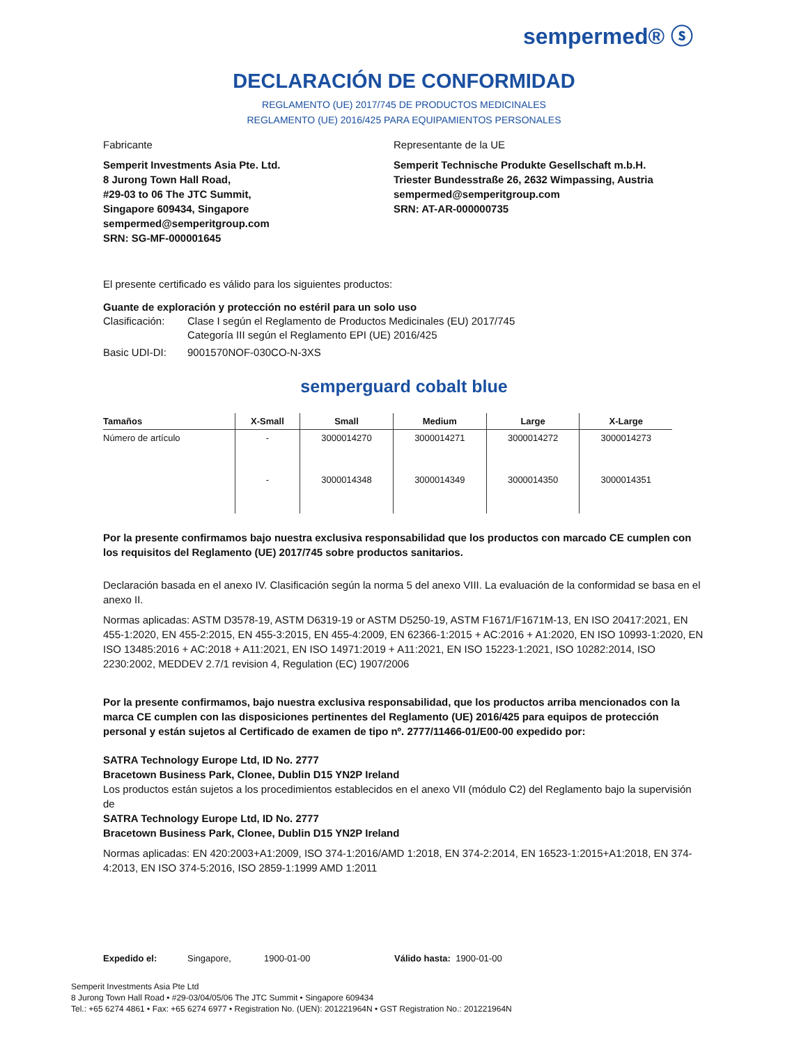sempermed® ⓢ
DECLARACIÓN DE CONFORMIDAD
REGLAMENTO (UE) 2017/745 DE PRODUCTOS MEDICINALES
REGLAMENTO (UE) 2016/425 PARA EQUIPAMIENTOS PERSONALES
Fabricante Representante de la UE
Semperit Investments Asia Pte. Ltd.
8 Jurong Town Hall Road,
#29-03 to 06 The JTC Summit,
Singapore 609434, Singapore
sempermed@semperitgroup.com
SRN: SG-MF-000001645
Semperit Technische Produkte Gesellschaft m.b.H.
Triester Bundesstraße 26, 2632 Wimpassing, Austria
sempermed@semperitgroup.com
SRN: AT-AR-000000735
El presente certificado es válido para los siguientes productos:
Guante de exploración y protección no estéril para un solo uso
Clasificación:
Clase I según el Reglamento de Productos Medicinales (EU) 2017/745
Categoría III según el Reglamento EPI (UE) 2016/425
Basic UDI-DI: 9001570NOF-030CO-N-3XS
semperguard cobalt blue
| Tamaños | X-Small | Small | Medium | Large | X-Large |
| --- | --- | --- | --- | --- | --- |
| Número de artículo | - | 3000014270 | 3000014271 | 3000014272 | 3000014273 |
| | - | 3000014348 | 3000014349 | 3000014350 | 3000014351 |
Por la presente confirmamos bajo nuestra exclusiva responsabilidad que los productos con marcado CE cumplen con los requisitos del Reglamento (UE) 2017/745 sobre productos sanitarios.
Declaración basada en el anexo IV. Clasificación según la norma 5 del anexo VIII. La evaluación de la conformidad se basa en el anexo II.
Normas aplicadas: ASTM D3578-19, ASTM D6319-19 or ASTM D5250-19, ASTM F1671/F1671M-13, EN ISO 20417:2021, EN 455-1:2020, EN 455-2:2015, EN 455-3:2015, EN 455-4:2009, EN 62366-1:2015 + AC:2016 + A1:2020, EN ISO 10993-1:2020, EN ISO 13485:2016 + AC:2018 + A11:2021, EN ISO 14971:2019 + A11:2021, EN ISO 15223-1:2021, ISO 10282:2014, ISO 2230:2002, MEDDEV 2.7/1 revision 4, Regulation (EC) 1907/2006
Por la presente confirmamos, bajo nuestra exclusiva responsabilidad, que los productos arriba mencionados con la marca CE cumplen con las disposiciones pertinentes del Reglamento (UE) 2016/425 para equipos de protección personal y están sujetos al Certificado de examen de tipo nº. 2777/11466-01/E00-00 expedido por:
SATRA Technology Europe Ltd, ID No. 2777
Bracetown Business Park, Clonee, Dublin D15 YN2P Ireland
Los productos están sujetos a los procedimientos establecidos en el anexo VII (módulo C2) del Reglamento bajo la supervisión de
SATRA Technology Europe Ltd, ID No. 2777
Bracetown Business Park, Clonee, Dublin D15 YN2P Ireland
Normas aplicadas: EN 420:2003+A1:2009, ISO 374-1:2016/AMD 1:2018, EN 374-2:2014, EN 16523-1:2015+A1:2018, EN 374-4:2013, EN ISO 374-5:2016, ISO 2859-1:1999 AMD 1:2011
Expedido el: Singapore, 1900-01-00 Válido hasta: 1900-01-00
Semperit Investments Asia Pte Ltd
8 Jurong Town Hall Road • #29-03/04/05/06 The JTC Summit • Singapore 609434
Tel.: +65 6274 4861 • Fax: +65 6274 6977 • Registration No. (UEN): 201221964N • GST Registration No.: 201221964N